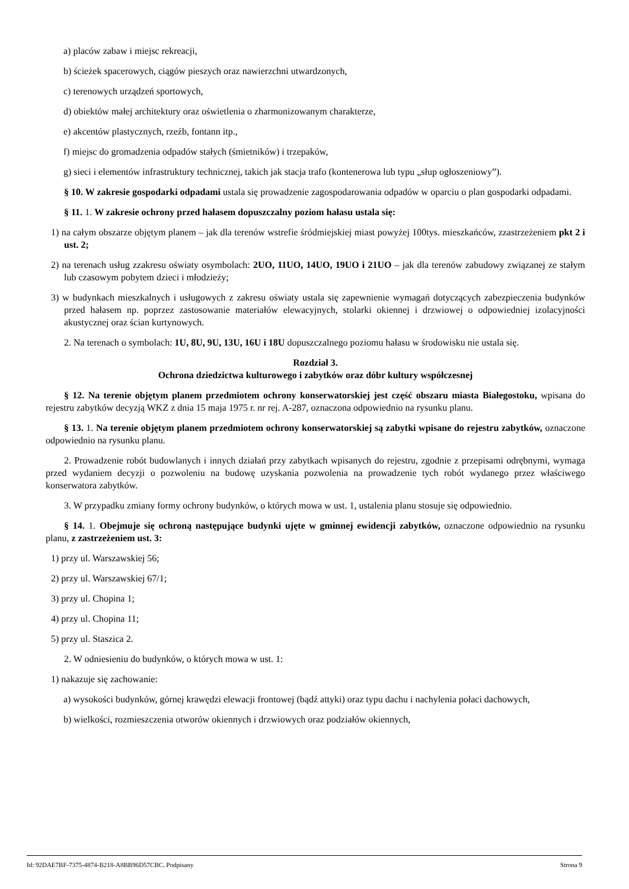a) placów zabaw i miejsc rekreacji,
b) ścieżek spacerowych, ciągów pieszych oraz nawierzchni utwardzonych,
c) terenowych urządzeń sportowych,
d) obiektów małej architektury oraz oświetlenia o zharmonizowanym charakterze,
e) akcentów plastycznych, rzeźb, fontann itp.,
f) miejsc do gromadzenia odpadów stałych (śmietników) i trzepaków,
g) sieci i elementów infrastruktury technicznej, takich jak stacja trafo (kontenerowa lub typu „słup ogłoszeniowy”).
§ 10. W zakresie gospodarki odpadami ustala się prowadzenie zagospodarowania odpadów w oparciu o plan gospodarki odpadami.
§ 11. 1. W zakresie ochrony przed hałasem dopuszczalny poziom hałasu ustala się:
1) na całym obszarze objętym planem – jak dla terenów wstrefie śródmiejskiej miast powyżej 100tys. mieszkańców, zzastrzeżeniem pkt 2 i ust. 2;
2) na terenach usług zzakresu oświaty osymbolach: 2UO, 11UO, 14UO, 19UO i 21UO – jak dla terenów zabudowy związanej ze stałym lub czasowym pobytem dzieci i młodzieży;
3) w budynkach mieszkalnych i usługowych z zakresu oświaty ustala się zapewnienie wymagań dotyczących zabezpieczenia budynków przed hałasem np. poprzez zastosowanie materiałów elewacyjnych, stolarki okiennej i drzwiowej o odpowiedniej izolacyjności akustycznej oraz ścian kurtynowych.
2. Na terenach o symbolach: 1U, 8U, 9U, 13U, 16U i 18U dopuszczalnego poziomu hałasu w środowisku nie ustala się.
Rozdział 3.
Ochrona dziedzictwa kulturowego i zabytków oraz dóbr kultury współczesnej
§ 12. Na terenie objętym planem przedmiotem ochrony konserwatorskiej jest część obszaru miasta Białegostoku, wpisana do rejestru zabytków decyzją WKZ z dnia 15 maja 1975 r. nr rej. A-287, oznaczona odpowiednio na rysunku planu.
§ 13. 1. Na terenie objętym planem przedmiotem ochrony konserwatorskiej są zabytki wpisane do rejestru zabytków, oznaczone odpowiednio na rysunku planu.
2. Prowadzenie robót budowlanych i innych działań przy zabytkach wpisanych do rejestru, zgodnie z przepisami odrębnymi, wymaga przed wydaniem decyzji o pozwoleniu na budowę uzyskania pozwolenia na prowadzenie tych robót wydanego przez właściwego konserwatora zabytków.
3. W przypadku zmiany formy ochrony budynków, o których mowa w ust. 1, ustalenia planu stosuje się odpowiednio.
§ 14. 1. Obejmuje się ochroną następujące budynki ujęte w gminnej ewidencji zabytków, oznaczone odpowiednio na rysunku planu, z zastrzeżeniem ust. 3:
1) przy ul. Warszawskiej 56;
2) przy ul. Warszawskiej 67/1;
3) przy ul. Chopina 1;
4) przy ul. Chopina 11;
5) przy ul. Staszica 2.
2. W odniesieniu do budynków, o których mowa w ust. 1:
1) nakazuje się zachowanie:
a) wysokości budynków, górnej krawędzi elewacji frontowej (bądź attyki) oraz typu dachu i nachylenia połaci dachowych,
b) wielkości, rozmieszczenia otworów okiennych i drzwiowych oraz podziałów okiennych,
Id: 92DAE7BF-7375-4874-B218-A8BB96D57CBC. Podpisany Strona 9